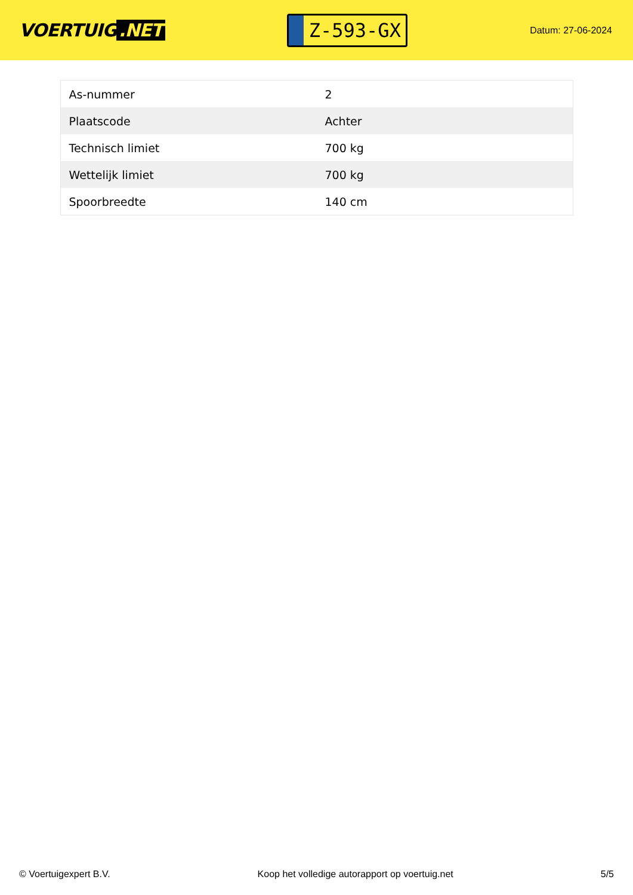VOERTUIG.NET
Z-593-GX
Datum: 27-06-2024
| As-nummer | 2 |
| Plaatscode | Achter |
| Technisch limiet | 700 kg |
| Wettelijk limiet | 700 kg |
| Spoorbreedte | 140 cm |
© Voertuigexpert B.V. Koop het volledige autorapport op voertuig.net 5/5